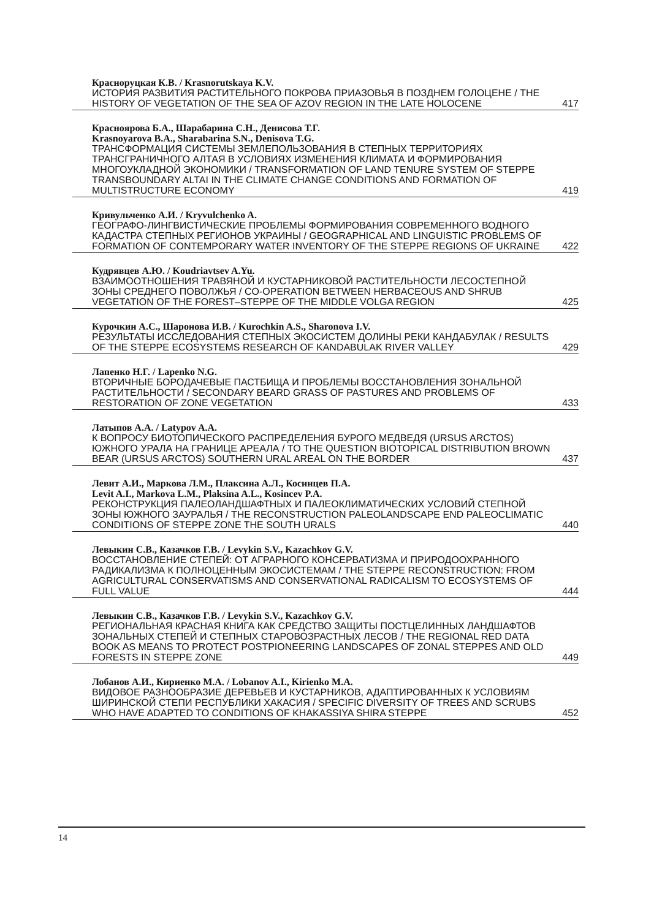Красноруцкая К.В. / Krasnorutskaya K.V.
ИСТОРИЯ РАЗВИТИЯ РАСТИТЕЛЬНОГО ПОКРОВА ПРИАЗОВЬЯ В ПОЗДНЕМ ГОЛОЦЕНЕ / THE HISTORY OF VEGETATION OF THE SEA OF AZOV REGION IN THE LATE HOLOCENE 417
Краснoярова Б.А., Шарабарина С.Н., Денисова Т.Г.
Krasnoyarova B.A., Sharabarina S.N., Denisova T.G.
ТРАНСФОРМАЦИЯ СИСТЕМЫ ЗЕМЛЕПОЛЬЗОВАНИЯ В СТЕПНЫХ ТЕРРИТОРИЯХ ТРАНСГРАНИЧНОГО АЛТАЯ В УСЛОВИЯХ ИЗМЕНЕНИЯ КЛИМАТА И ФОРМИРОВАНИЯ МНОГОУКЛАДНОЙ ЭКОНОМИКИ / TRANSFORMATION OF LAND TENURE SYSTEM OF STEPPE TRANSBOUNDARY ALTAI IN THE CLIMATE CHANGE CONDITIONS AND FORMATION OF MULTISTRUCTURE ECONOMY 419
Кривульченко А.И. / Kryvulchenko A.
ГЕОГРАФО-ЛИНГВИСТИЧЕСКИЕ ПРОБЛЕМЫ ФОРМИРОВАНИЯ СОВРЕМЕННОГО ВОДНОГО КАДАСТРА СТЕПНЫХ РЕГИОНОВ УКРАИНЫ / GEOGRAPHICAL AND LINGUISTIC PROBLEMS OF FORMATION OF CONTEMPORARY WATER INVENTORY OF THE STEPPE REGIONS OF UKRAINE 422
Кудрявцев А.Ю. / Koudriavtsev A.Yu.
ВЗАИМООТНОШЕНИЯ ТРАВЯНОЙ И КУСТАРНИКОВОЙ РАСТИТЕЛЬНОСТИ ЛЕСОСТЕПНОЙ ЗОНЫ СРЕДНЕГО ПОВОЛЖЬЯ / CO-OPERATION BETWEEN HERBACEOUS AND SHRUB VEGETATION OF THE FOREST–STEPPE OF THE MIDDLE VOLGA REGION 425
Курочкин А.С., Шаронова И.В. / Kurochkin A.S., Sharonova I.V.
РЕЗУЛЬТАТЫ ИССЛЕДОВАНИЯ СТЕПНЫХ ЭКОСИСТЕМ ДОЛИНЫ РЕКИ КАНДАБУЛАК / RESULTS OF THE STEPPE ECOSYSTEMS RESEARCH OF KANDABULAK RIVER VALLEY 429
Лапенко Н.Г. / Lapenko N.G.
ВТОРИЧНЫЕ БОРОДАЧЕВЫЕ ПАСТБИЩА И ПРОБЛЕМЫ ВОССТАНОВЛЕНИЯ ЗОНАЛЬНОЙ РАСТИТЕЛЬНОСТИ / SECONDARY BEARD GRASS OF PASTURES AND PROBLEMS OF RESTORATION OF ZONE VEGETATION 433
Латыпов А.А. / Latypov A.A.
К ВОПРОСУ БИОТОПИЧЕСКОГО РАСПРЕДЕЛЕНИЯ БУРОГО МЕДВЕДЯ (URSUS ARCTOS) ЮЖНОГО УРАЛА НА ГРАНИЦЕ АРЕАЛА / TO THE QUESTION BIOTOPICAL DISTRIBUTION BROWN BEAR (URSUS ARCTOS) SOUTHERN URAL AREAL ON THE BORDER 437
Левит А.И., Маркова Л.М., Плаксина А.Л., Косинцев П.А.
Levit A.I., Markova L.M., Plaksina A.L., Kosincev P.A.
РЕКОНСТРУКЦИЯ ПАЛЕОЛАНДШАФТНЫХ И ПАЛЕОКЛИМАТИЧЕСКИХ УСЛОВИЙ СТЕПНОЙ ЗОНЫ ЮЖНОГО ЗАУРАЛЬЯ / THE RECONSTRUCTION PALEOLANDSCAPE END PALEOCLIMATIC CONDITIONS OF STEPPE ZONE THE SOUTH URALS 440
Левыкин С.В., Казачков Г.В. / Levykin S.V., Kazachkov G.V.
ВОССТАНОВЛЕНИЕ СТЕПЕЙ: ОТ АГРАРНОГО КОНСЕРВАТИЗМА И ПРИРОДООХРАННОГО РАДИКАЛИЗМА К ПОЛНОЦЕННЫМ ЭКОСИСТЕМАМ / THE STEPPE RECONSTRUCTION: FROM AGRICULTURAL CONSERVATISMS AND CONSERVATIONAL RADICALISM TO ECOSYSTEMS OF FULL VALUE 444
Левыкин С.В., Казачков Г.В. / Levykin S.V., Kazachkov G.V.
РЕГИОНАЛЬНАЯ КРАСНАЯ КНИГА КАК СРЕДСТВО ЗАЩИТЫ ПОСТЦЕЛИННЫХ ЛАНДШАФТОВ ЗОНАЛЬНЫХ СТЕПЕЙ И СТЕПНЫХ СТАРОВОЗРАСТНЫХ ЛЕСОВ / THE REGIONAL RED DATA BOOK AS MEANS TO PROTECT POSTPIONEERING LANDSCAPES OF ZONAL STEPPES AND OLD FORESTS IN STEPPE ZONE 449
Лобанов А.И., Кириенко М.А. / Lobanov A.I., Kirienko M.A.
ВИДОВОЕ РАЗНООБРАЗИЕ ДЕРЕВЬЕВ И КУСТАРНИКОВ, АДАПТИРОВАННЫХ К УСЛОВИЯМ ШИРИНСКОЙ СТЕПИ РЕСПУБЛИКИ ХАКАСИЯ / SPECIFIC DIVERSITY OF TREES AND SCRUBS WHO HAVE ADAPTED TO CONDITIONS OF KHAKASSIYA SHIRA STEPPE 452
14